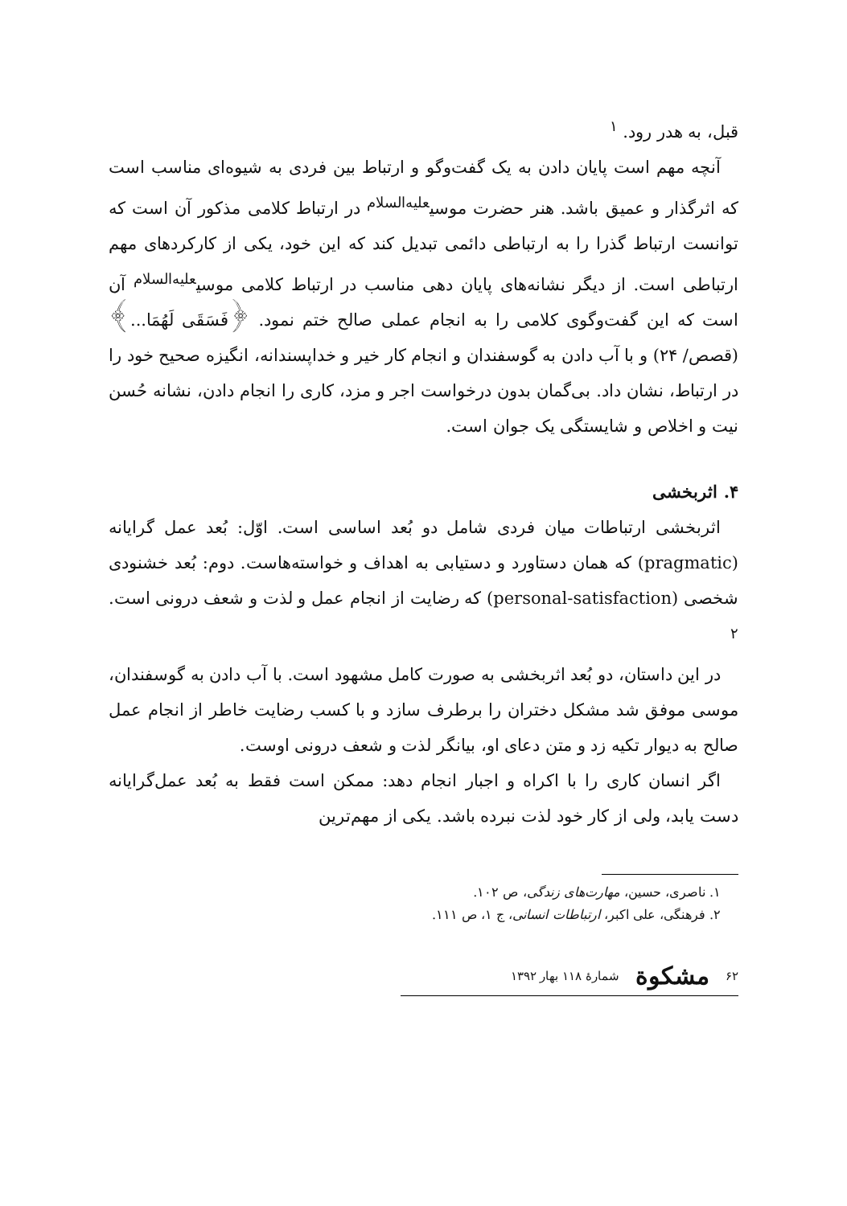قبل، به هدر رود. <sup>۱</sup>
آنچه مهم است پایان دادن به یک گفت‌وگو و ارتباط بین فردی به شیوه‌ای مناسب است که اثرگذار و عمیق باشد. هنر حضرت موسی<sup>علیه‌السلام</sup> در ارتباط کلامی مذکور آن است که توانست ارتباط گذرا را به ارتباطی دائمی تبدیل کند که این خود، یکی از کارکردهای مهم ارتباطی است. از دیگر نشانه‌های پایان دهی مناسب در ارتباط کلامی موسی<sup>علیه‌السلام</sup> آن است که این گفت‌وگوی کلامی را به انجام عملی صالح ختم نمود. ﴿فَسَقَى لَهُمَا...﴾ (قصص/ ۲۴) و با آب دادن به گوسفندان و انجام کار خیر و خداپسندانه، انگیزه صحیح خود را در ارتباط، نشان داد. بی‌گمان بدون درخواست اجر و مزد، کاری را انجام دادن، نشانه حُسن نیت و اخلاص و شایستگی یک جوان است.
۴. اثربخشی
اثربخشی ارتباطات میان فردی شامل دو بُعد اساسی است. اوّل: بُعد عمل گرایانه (pragmatic) که همان دستاورد و دستیابی به اهداف و خواسته‌هاست. دوم: بُعد خشنودی شخصی (personal-satisfaction) که رضایت از انجام عمل و لذت و شعف درونی است. <sup>۲</sup>
در این داستان، دو بُعد اثربخشی به صورت کامل مشهود است. با آب دادن به گوسفندان، موسی موفق شد مشکل دختران را برطرف سازد و با کسب رضایت خاطر از انجام عمل صالح به دیوار تکیه زد و متن دعای او، بیانگر لذت و شعف درونی اوست.
اگر انسان کاری را با اکراه و اجبار انجام دهد: ممکن است فقط به بُعد عمل‌گرایانه دست یابد، ولی از کار خود لذت نبرده باشد. یکی از مهم‌ترین
۱. ناصری، حسین، مهارت‌های زندگی، ص ۱۰۲.
۲. فرهنگی، علی اکبر، ارتباطات انسانی، ج ۱، ص ۱۱۱.
۶۲ مشکوة شمارهٔ ۱۱۸ بهار ۱۳۹۲